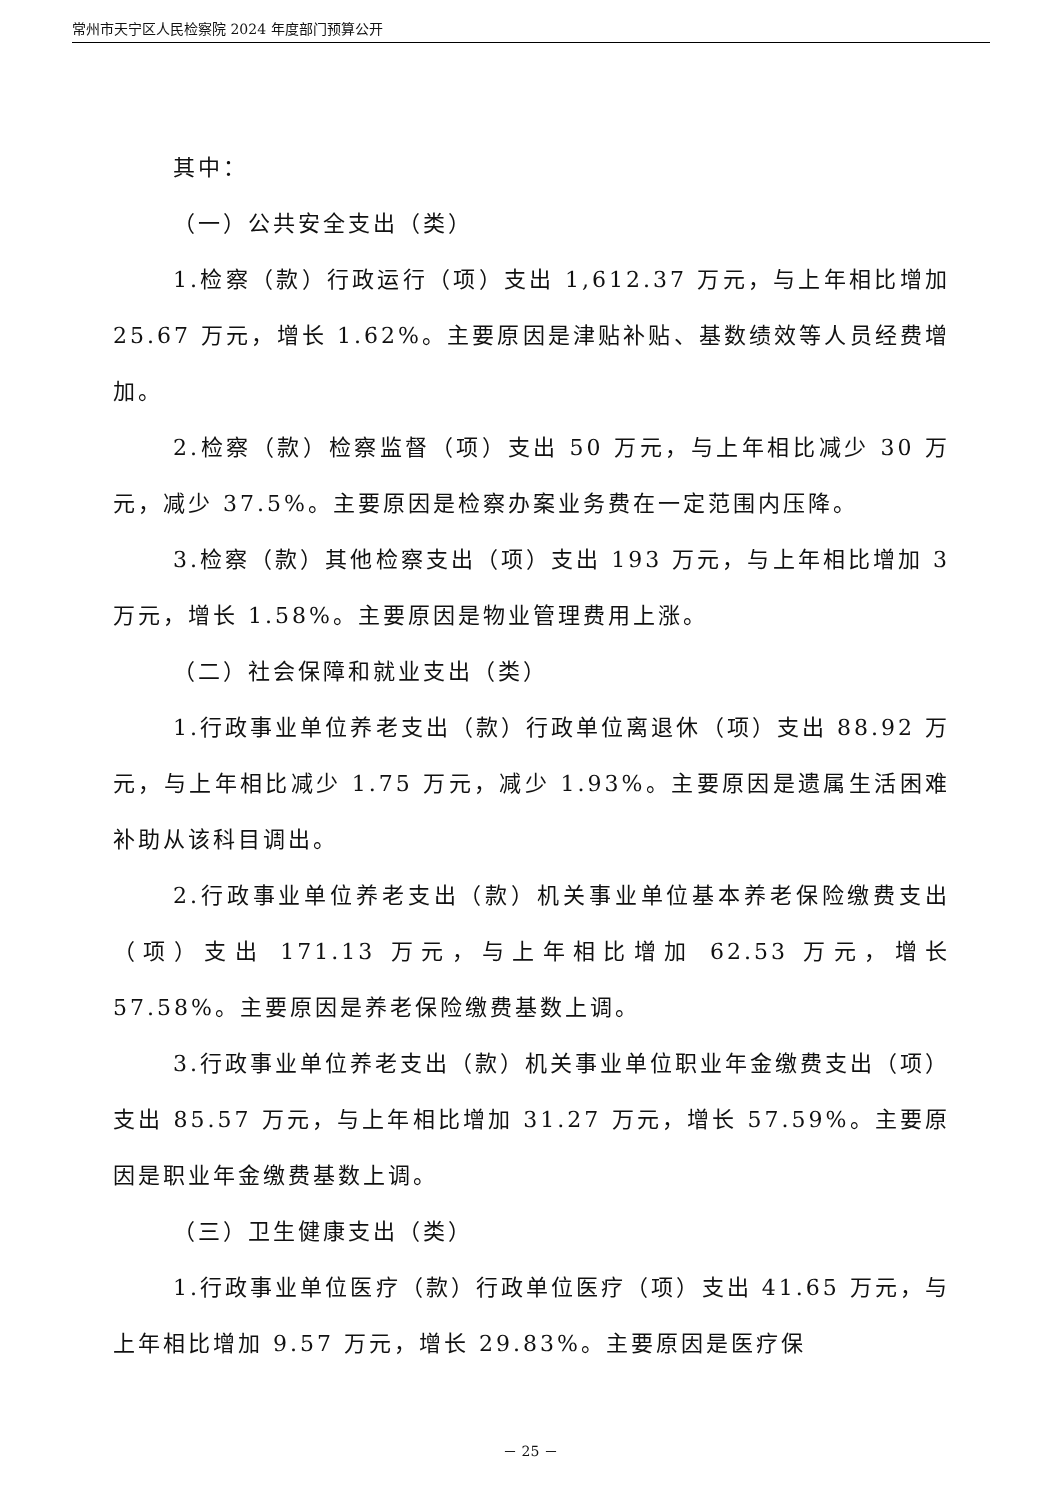常州市天宁区人民检察院 2024 年度部门预算公开
其中：
（一）公共安全支出（类）
1.检察（款）行政运行（项）支出 1,612.37 万元，与上年相比增加 25.67 万元，增长 1.62%。主要原因是津贴补贴、基数绩效等人员经费增加。
2.检察（款）检察监督（项）支出 50 万元，与上年相比减少 30 万元，减少 37.5%。主要原因是检察办案业务费在一定范围内压降。
3.检察（款）其他检察支出（项）支出 193 万元，与上年相比增加 3 万元，增长 1.58%。主要原因是物业管理费用上涨。
（二）社会保障和就业支出（类）
1.行政事业单位养老支出（款）行政单位离退休（项）支出 88.92 万元，与上年相比减少 1.75 万元，减少 1.93%。主要原因是遗属生活困难补助从该科目调出。
2.行政事业单位养老支出（款）机关事业单位基本养老保险缴费支出（项）支出 171.13 万元，与上年相比增加 62.53 万元，增长 57.58%。主要原因是养老保险缴费基数上调。
3.行政事业单位养老支出（款）机关事业单位职业年金缴费支出（项）支出 85.57 万元，与上年相比增加 31.27 万元，增长 57.59%。主要原因是职业年金缴费基数上调。
（三）卫生健康支出（类）
1.行政事业单位医疗（款）行政单位医疗（项）支出 41.65 万元，与上年相比增加 9.57 万元，增长 29.83%。主要原因是医疗保
－ 25 －